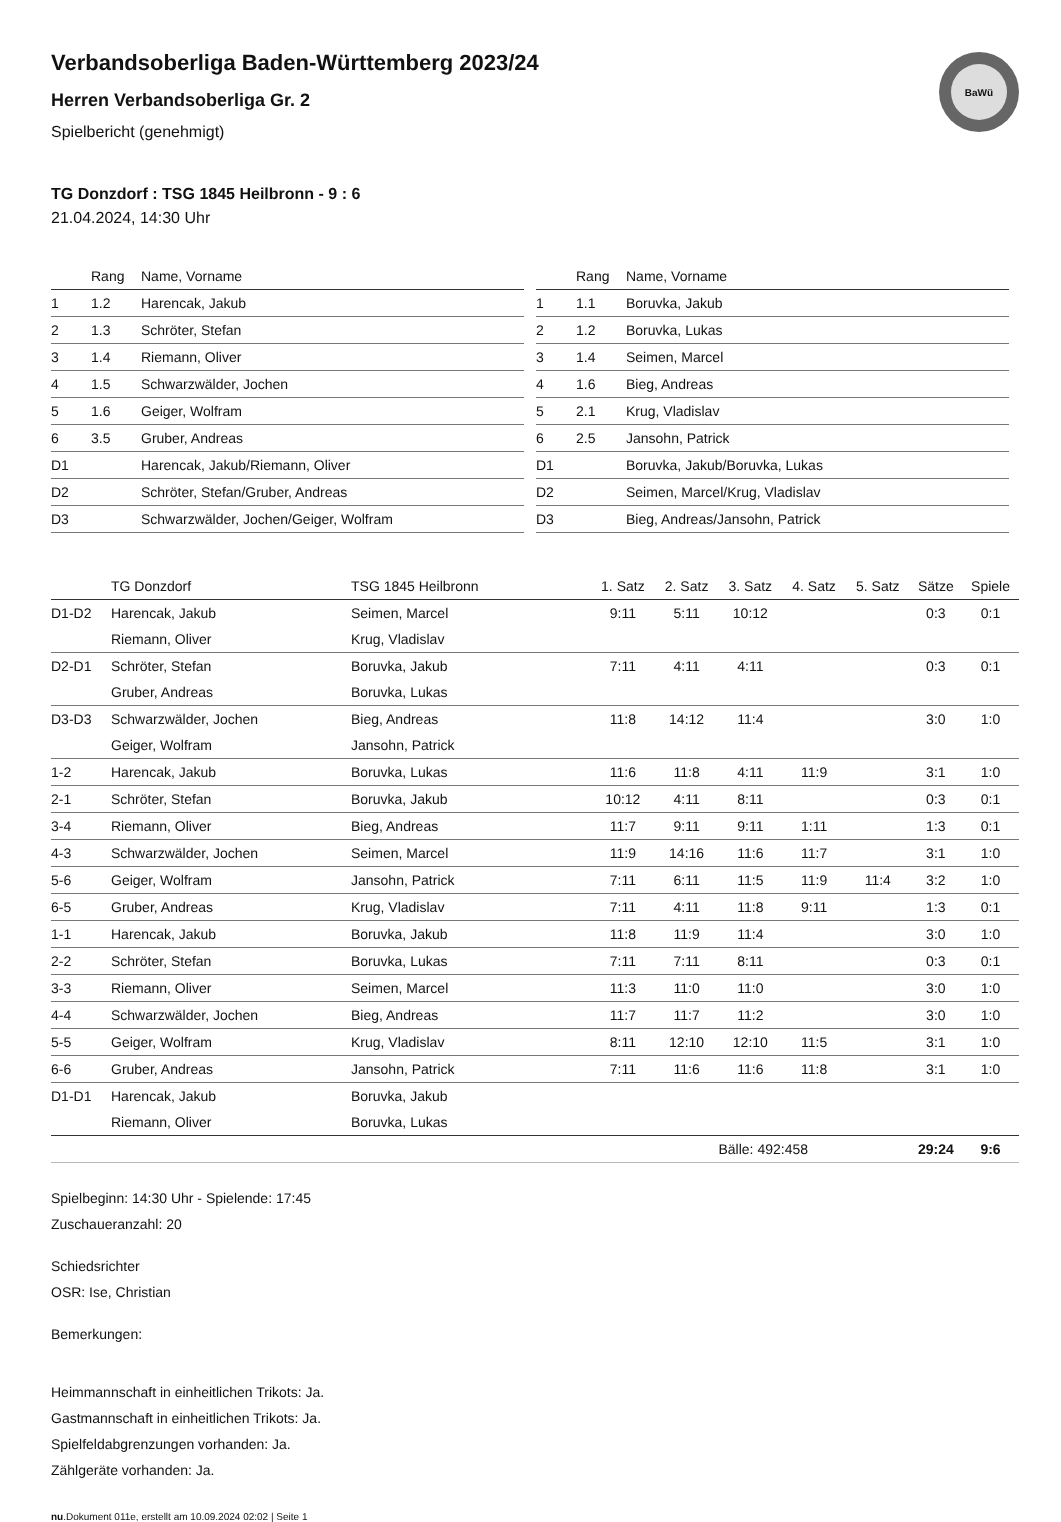BaWü
Verbandsoberliga Baden-Württemberg 2023/24
Herren Verbandsoberliga Gr. 2
Spielbericht (genehmigt)
TG Donzdorf : TSG 1845 Heilbronn - 9 : 6
21.04.2024, 14:30 Uhr
| | Rang | Name, Vorname |
| --- | --- | --- |
| 1 | 1.2 | Harencak, Jakub |
| 2 | 1.3 | Schröter, Stefan |
| 3 | 1.4 | Riemann, Oliver |
| 4 | 1.5 | Schwarzwälder, Jochen |
| 5 | 1.6 | Geiger, Wolfram |
| 6 | 3.5 | Gruber, Andreas |
| D1 | | Harencak, Jakub/Riemann, Oliver |
| D2 | | Schröter, Stefan/Gruber, Andreas |
| D3 | | Schwarzwälder, Jochen/Geiger, Wolfram |
| | Rang | Name, Vorname |
| --- | --- | --- |
| 1 | 1.1 | Boruvka, Jakub |
| 2 | 1.2 | Boruvka, Lukas |
| 3 | 1.4 | Seimen, Marcel |
| 4 | 1.6 | Bieg, Andreas |
| 5 | 2.1 | Krug, Vladislav |
| 6 | 2.5 | Jansohn, Patrick |
| D1 | | Boruvka, Jakub/Boruvka, Lukas |
| D2 | | Seimen, Marcel/Krug, Vladislav |
| D3 | | Bieg, Andreas/Jansohn, Patrick |
| | TG Donzdorf | TSG 1845 Heilbronn | 1. Satz | 2. Satz | 3. Satz | 4. Satz | 5. Satz | Sätze | Spiele |
| --- | --- | --- | --- | --- | --- | --- | --- | --- | --- |
| D1-D2 | Harencak, Jakub | Seimen, Marcel | 9:11 | 5:11 | 10:12 | | | 0:3 | 0:1 |
| | Riemann, Oliver | Krug, Vladislav | | | | | | | |
| D2-D1 | Schröter, Stefan | Boruvka, Jakub | 7:11 | 4:11 | 4:11 | | | 0:3 | 0:1 |
| | Gruber, Andreas | Boruvka, Lukas | | | | | | | |
| D3-D3 | Schwarzwälder, Jochen | Bieg, Andreas | 11:8 | 14:12 | 11:4 | | | 3:0 | 1:0 |
| | Geiger, Wolfram | Jansohn, Patrick | | | | | | | |
| 1-2 | Harencak, Jakub | Boruvka, Lukas | 11:6 | 11:8 | 4:11 | 11:9 | | 3:1 | 1:0 |
| 2-1 | Schröter, Stefan | Boruvka, Jakub | 10:12 | 4:11 | 8:11 | | | 0:3 | 0:1 |
| 3-4 | Riemann, Oliver | Bieg, Andreas | 11:7 | 9:11 | 9:11 | 1:11 | | 1:3 | 0:1 |
| 4-3 | Schwarzwälder, Jochen | Seimen, Marcel | 11:9 | 14:16 | 11:6 | 11:7 | | 3:1 | 1:0 |
| 5-6 | Geiger, Wolfram | Jansohn, Patrick | 7:11 | 6:11 | 11:5 | 11:9 | 11:4 | 3:2 | 1:0 |
| 6-5 | Gruber, Andreas | Krug, Vladislav | 7:11 | 4:11 | 11:8 | 9:11 | | 1:3 | 0:1 |
| 1-1 | Harencak, Jakub | Boruvka, Jakub | 11:8 | 11:9 | 11:4 | | | 3:0 | 1:0 |
| 2-2 | Schröter, Stefan | Boruvka, Lukas | 7:11 | 7:11 | 8:11 | | | 0:3 | 0:1 |
| 3-3 | Riemann, Oliver | Seimen, Marcel | 11:3 | 11:0 | 11:0 | | | 3:0 | 1:0 |
| 4-4 | Schwarzwälder, Jochen | Bieg, Andreas | 11:7 | 11:7 | 11:2 | | | 3:0 | 1:0 |
| 5-5 | Geiger, Wolfram | Krug, Vladislav | 8:11 | 12:10 | 12:10 | 11:5 | | 3:1 | 1:0 |
| 6-6 | Gruber, Andreas | Jansohn, Patrick | 7:11 | 11:6 | 11:6 | 11:8 | | 3:1 | 1:0 |
| D1-D1 | Harencak, Jakub | Boruvka, Jakub | | | | | | | |
| | Riemann, Oliver | Boruvka, Lukas | | | | | | | |
| | | | | | Bälle: 492:458 | | | 29:24 | 9:6 |
Spielbeginn: 14:30 Uhr - Spielende: 17:45
Zuschaueranzahl: 20
Schiedsrichter
OSR: Ise, Christian
Bemerkungen:
Heimmannschaft in einheitlichen Trikots: Ja.
Gastmannschaft in einheitlichen Trikots: Ja.
Spielfeldabgrenzungen vorhanden: Ja.
Zählgeräte vorhanden: Ja.
nu.Dokument 011e, erstellt am 10.09.2024 02:02 | Seite 1